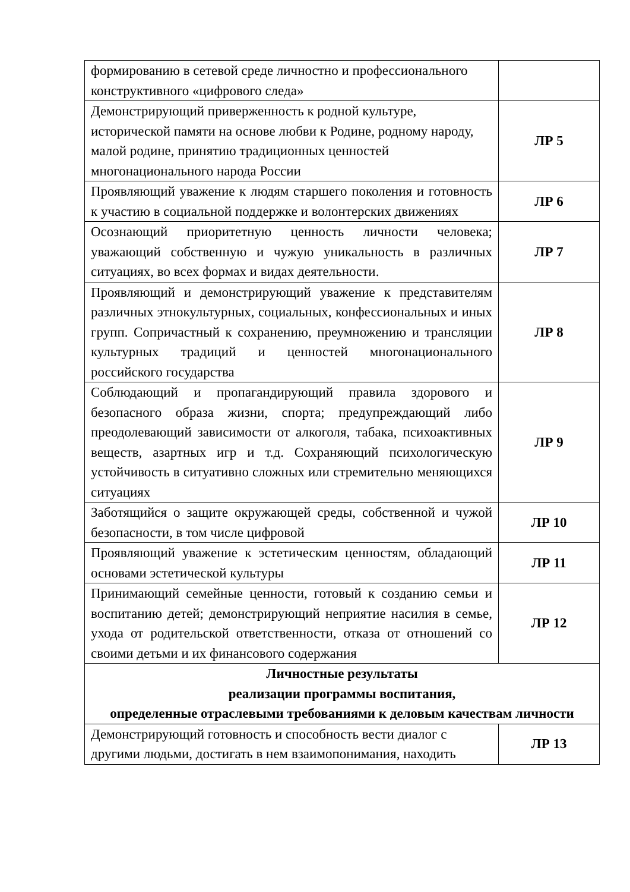| формированию в сетевой среде личностно и профессионального конструктивного «цифрового следа» | |
| Демонстрирующий приверженность к родной культуре, исторической памяти на основе любви к Родине, родному народу, малой родине, принятию традиционных ценностей многонационального народа России | ЛР 5 |
| Проявляющий уважение к людям старшего поколения и готовность к участию в социальной поддержке и волонтерских движениях | ЛР 6 |
| Осознающий приоритетную ценность личности человека; уважающий собственную и чужую уникальность в различных ситуациях, во всех формах и видах деятельности. | ЛР 7 |
| Проявляющий и демонстрирующий уважение к представителям различных этнокультурных, социальных, конфессиональных и иных групп. Сопричастный к сохранению, преумножению и трансляции культурных традиций и ценностей многонационального российского государства | ЛР 8 |
| Соблюдающий и пропагандирующий правила здорового и безопасного образа жизни, спорта; предупреждающий либо преодолевающий зависимости от алкоголя, табака, психоактивных веществ, азартных игр и т.д. Сохраняющий психологическую устойчивость в ситуативно сложных или стремительно меняющихся ситуациях | ЛР 9 |
| Заботящийся о защите окружающей среды, собственной и чужой безопасности, в том числе цифровой | ЛР 10 |
| Проявляющий уважение к эстетическим ценностям, обладающий основами эстетической культуры | ЛР 11 |
| Принимающий семейные ценности, готовый к созданию семьи и воспитанию детей; демонстрирующий неприятие насилия в семье, ухода от родительской ответственности, отказа от отношений со своими детьми и их финансового содержания | ЛР 12 |
| Личностные результаты реализации программы воспитания, определенные отраслевыми требованиями к деловым качествам личности | |
| Демонстрирующий готовность и способность вести диалог с другими людьми, достигать в нем взаимопонимания, находить | ЛР 13 |